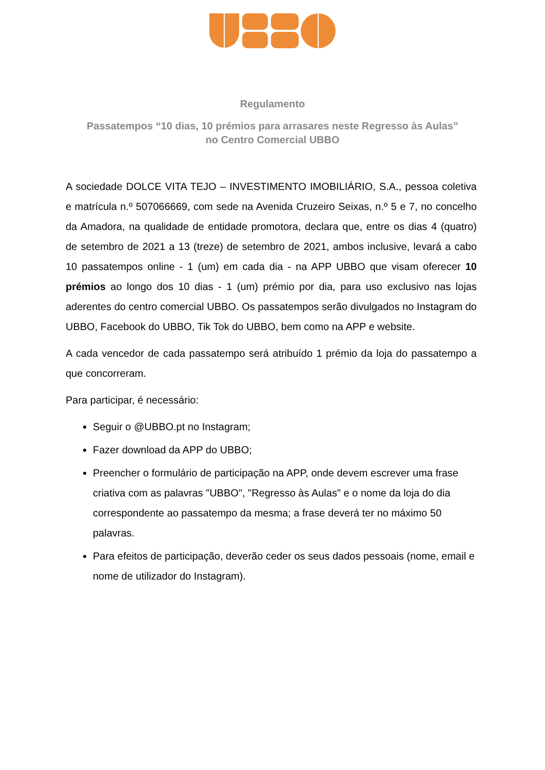Regulamento
Passatempos “10 dias, 10 prémios para arrasares neste Regresso às Aulas”
no Centro Comercial UBBO
A sociedade DOLCE VITA TEJO – INVESTIMENTO IMOBILIÁRIO, S.A., pessoa coletiva e matrícula n.º 507066669, com sede na Avenida Cruzeiro Seixas, n.º 5 e 7, no concelho da Amadora, na qualidade de entidade promotora, declara que, entre os dias 4 (quatro) de setembro de 2021 a 13 (treze) de setembro de 2021, ambos inclusive, levará a cabo 10 passatempos online - 1 (um) em cada dia - na APP UBBO que visam oferecer 10 prémios ao longo dos 10 dias - 1 (um) prémio por dia, para uso exclusivo nas lojas aderentes do centro comercial UBBO. Os passatempos serão divulgados no Instagram do UBBO, Facebook do UBBO, Tik Tok do UBBO, bem como na APP e website.
A cada vencedor de cada passatempo será atribuído 1 prémio da loja do passatempo a que concorreram.
Para participar, é necessário:
Seguir o @UBBO.pt no Instagram;
Fazer download da APP do UBBO;
Preencher o formulário de participação na APP, onde devem escrever uma frase criativa com as palavras "UBBO", "Regresso às Aulas" e o nome da loja do dia correspondente ao passatempo da mesma; a frase deverá ter no máximo 50 palavras.
Para efeitos de participação, deverão ceder os seus dados pessoais (nome, email e nome de utilizador do Instagram).